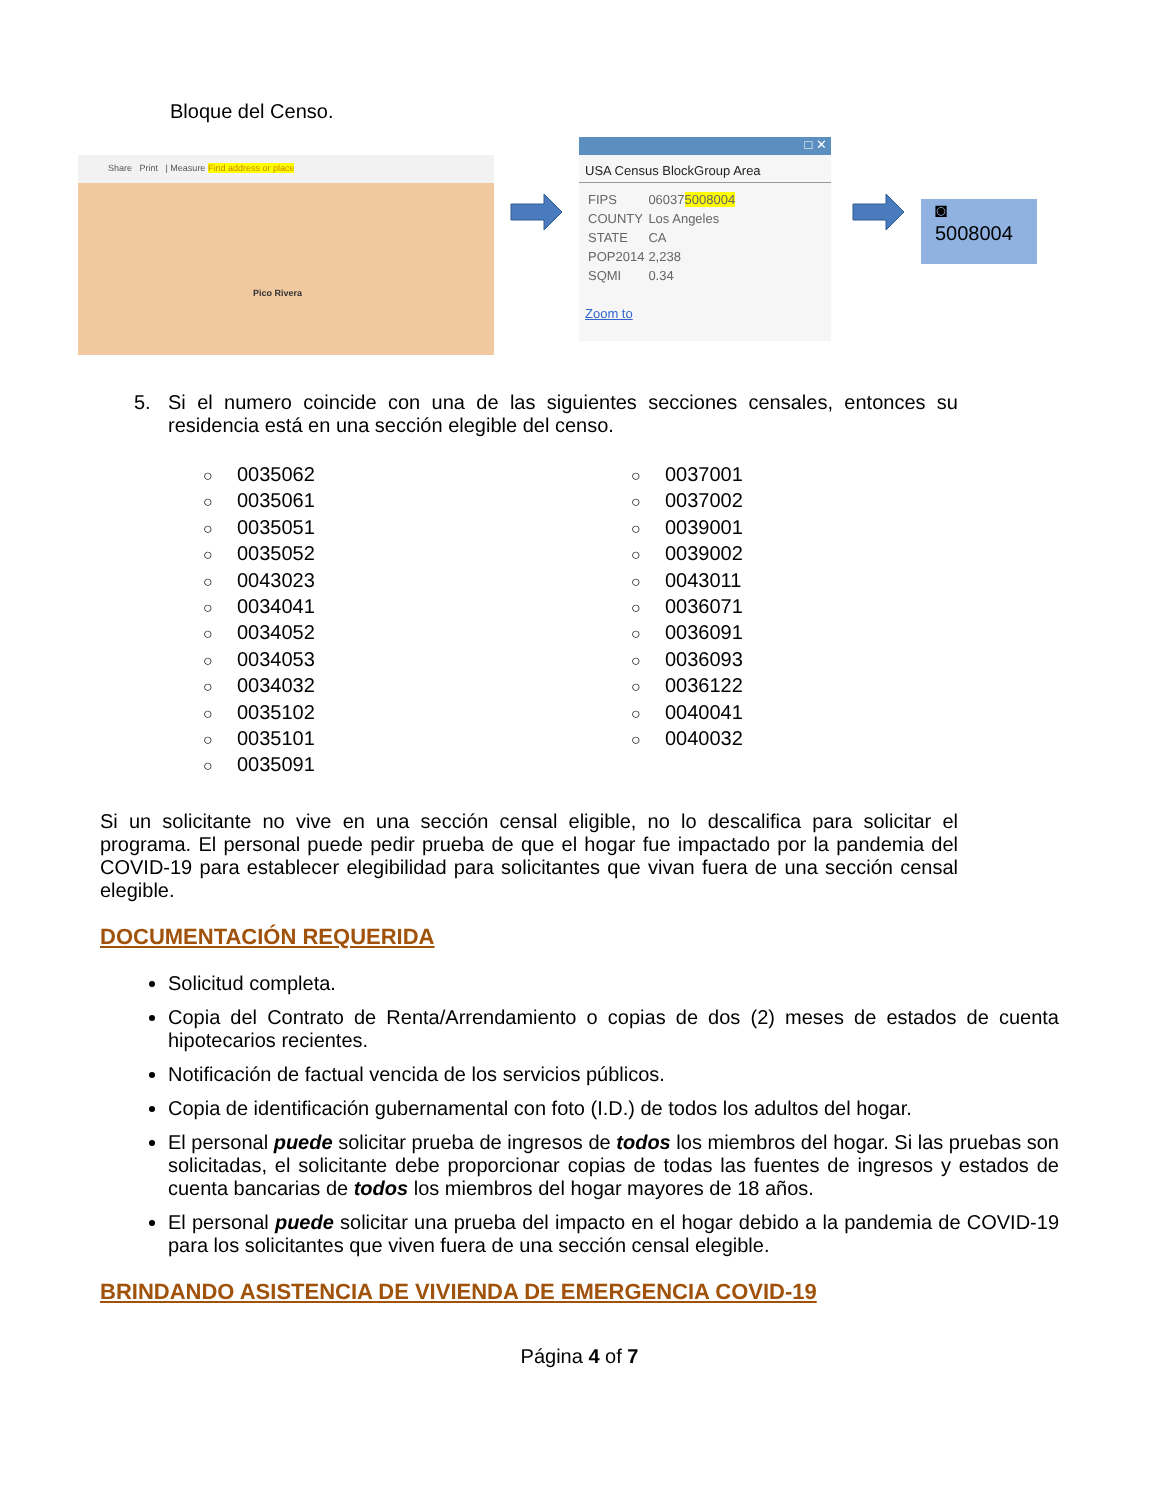Bloque del Censo.
Share Print | Measure Find address or place
Pico Rivera
□ ✕
USA Census BlockGroup Area
| FIPS | 06037 5008004 |
| COUNTY | Los Angeles |
| STATE | CA |
| POP2014 | 2,238 |
| SQMI | 0.34 |
Zoom to
◙
5008004
5. Si el numero coincide con una de las siguientes secciones censales, entonces su residencia está en una sección elegible del censo.
○ 0035062
○ 0035061
○ 0035051
○ 0035052
○ 0043023
○ 0034041
○ 0034052
○ 0034053
○ 0034032
○ 0035102
○ 0035101
○ 0035091
○ 0037001
○ 0037002
○ 0039001
○ 0039002
○ 0043011
○ 0036071
○ 0036091
○ 0036093
○ 0036122
○ 0040041
○ 0040032
Si un solicitante no vive en una sección censal eligible, no lo descalifica para solicitar el programa. El personal puede pedir prueba de que el hogar fue impactado por la pandemia del COVID-19 para establecer elegibilidad para solicitantes que vivan fuera de una sección censal elegible.
DOCUMENTACIÓN REQUERIDA
Solicitud completa.
Copia del Contrato de Renta/Arrendamiento o copias de dos (2) meses de estados de cuenta hipotecarios recientes.
Notificación de factual vencida de los servicios públicos.
Copia de identificación gubernamental con foto (I.D.) de todos los adultos del hogar.
El personal puede solicitar prueba de ingresos de todos los miembros del hogar. Si las pruebas son solicitadas, el solicitante debe proporcionar copias de todas las fuentes de ingresos y estados de cuenta bancarias de todos los miembros del hogar mayores de 18 años.
El personal puede solicitar una prueba del impacto en el hogar debido a la pandemia de COVID-19 para los solicitantes que viven fuera de una sección censal elegible.
BRINDANDO ASISTENCIA DE VIVIENDA DE EMERGENCIA COVID-19
Página 4 of 7